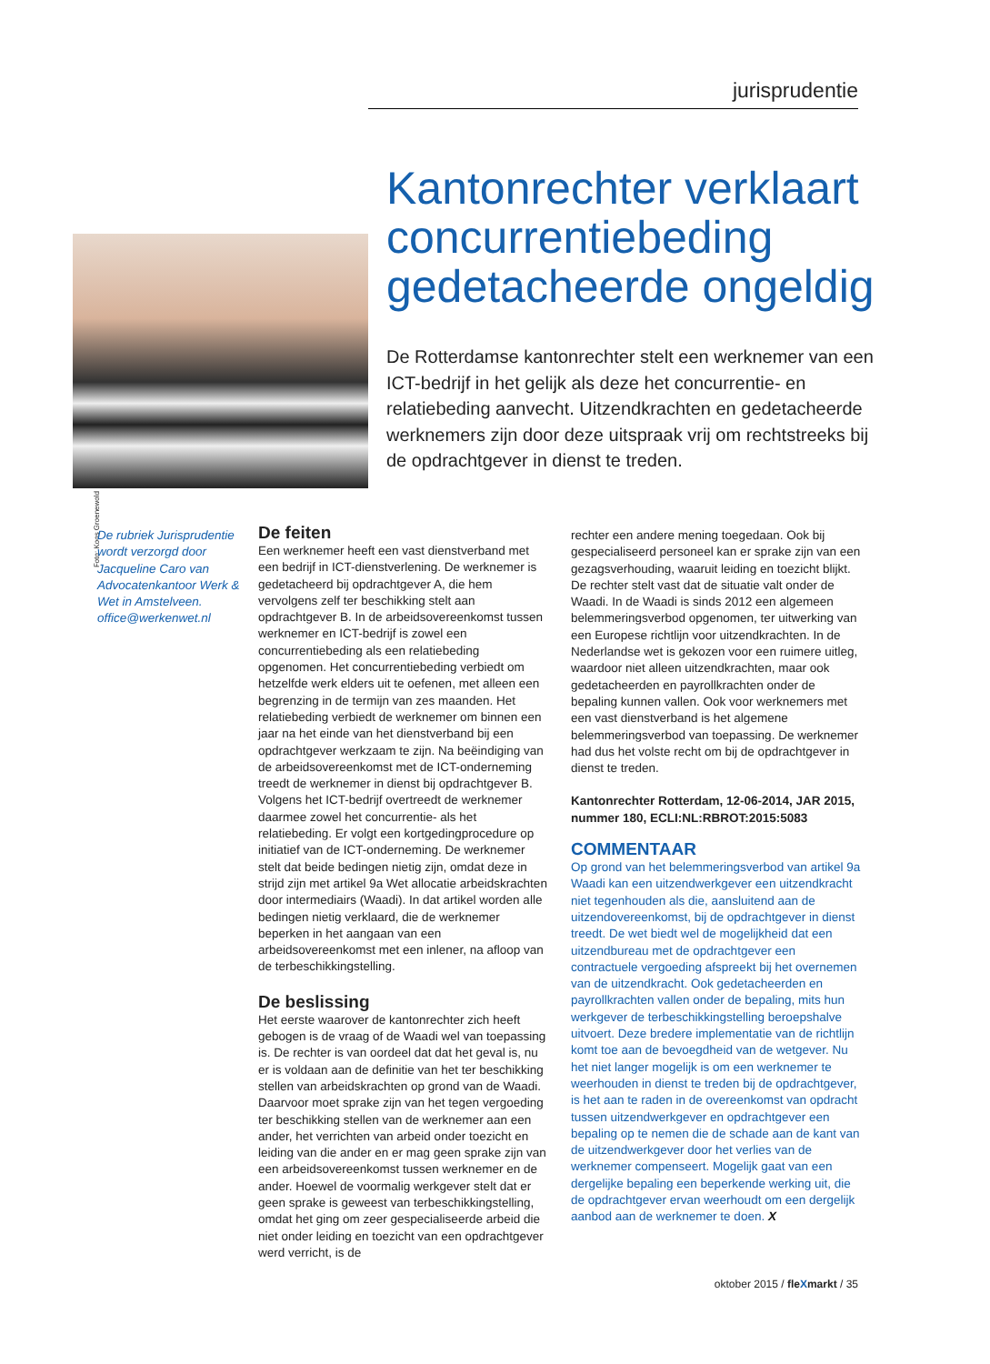jurisprudentie
Foto: Koos Groenewold
Kantonrechter verklaart concurrentiebeding gedetacheerde ongeldig
De Rotterdamse kantonrechter stelt een werknemer van een ICT-bedrijf in het gelijk als deze het concurrentie- en relatiebeding aanvecht. Uitzendkrachten en gedetacheerde werknemers zijn door deze uitspraak vrij om rechtstreeks bij de opdrachtgever in dienst te treden.
De rubriek Jurisprudentie wordt verzorgd door Jacqueline Caro van Advocatenkantoor Werk & Wet in Amstelveen. office@werkenwet.nl
De feiten
Een werknemer heeft een vast dienstverband met een bedrijf in ICT-dienstverlening. De werknemer is gedetacheerd bij opdrachtgever A, die hem vervolgens zelf ter beschikking stelt aan opdrachtgever B. In de arbeidsovereenkomst tussen werknemer en ICT-bedrijf is zowel een concurrentiebeding als een relatiebeding opgenomen. Het concurrentiebeding verbiedt om hetzelfde werk elders uit te oefenen, met alleen een begrenzing in de termijn van zes maanden. Het relatiebeding verbiedt de werknemer om binnen een jaar na het einde van het dienstverband bij een opdrachtgever werkzaam te zijn. Na beëindiging van de arbeidsovereenkomst met de ICT-onderneming treedt de werknemer in dienst bij opdrachtgever B. Volgens het ICT-bedrijf overtreedt de werknemer daarmee zowel het concurrentie- als het relatiebeding. Er volgt een kortgedingprocedure op initiatief van de ICT-onderneming. De werknemer stelt dat beide bedingen nietig zijn, omdat deze in strijd zijn met artikel 9a Wet allocatie arbeidskrachten door intermediairs (Waadi). In dat artikel worden alle bedingen nietig verklaard, die de werknemer beperken in het aangaan van een arbeidsovereenkomst met een inlener, na afloop van de terbeschikkingstelling.
De beslissing
Het eerste waarover de kantonrechter zich heeft gebogen is de vraag of de Waadi wel van toepassing is. De rechter is van oordeel dat dat het geval is, nu er is voldaan aan de definitie van het ter beschikking stellen van arbeidskrachten op grond van de Waadi. Daarvoor moet sprake zijn van het tegen vergoeding ter beschikking stellen van de werknemer aan een ander, het verrichten van arbeid onder toezicht en leiding van die ander en er mag geen sprake zijn van een arbeidsovereenkomst tussen werknemer en de ander. Hoewel de voormalig werkgever stelt dat er geen sprake is geweest van terbeschikkingstelling, omdat het ging om zeer gespecialiseerde arbeid die niet onder leiding en toezicht van een opdrachtgever werd verricht, is de
rechter een andere mening toegedaan. Ook bij gespecialiseerd personeel kan er sprake zijn van een gezagsverhouding, waaruit leiding en toezicht blijkt. De rechter stelt vast dat de situatie valt onder de Waadi. In de Waadi is sinds 2012 een algemeen belemmeringsverbod opgenomen, ter uitwerking van een Europese richtlijn voor uitzendkrachten. In de Nederlandse wet is gekozen voor een ruimere uitleg, waardoor niet alleen uitzendkrachten, maar ook gedetacheerden en payrollkrachten onder de bepaling kunnen vallen. Ook voor werknemers met een vast dienstverband is het algemene belemmeringsverbod van toepassing. De werknemer had dus het volste recht om bij de opdrachtgever in dienst te treden.
Kantonrechter Rotterdam, 12-06-2014, JAR 2015, nummer 180, ECLI:NL:RBROT:2015:5083
COMMENTAAR
Op grond van het belemmeringsverbod van artikel 9a Waadi kan een uitzendwerkgever een uitzendkracht niet tegenhouden als die, aansluitend aan de uitzendovereenkomst, bij de opdrachtgever in dienst treedt. De wet biedt wel de mogelijkheid dat een uitzendbureau met de opdrachtgever een contractuele vergoeding afspreekt bij het overnemen van de uitzendkracht. Ook gedetacheerden en payrollkrachten vallen onder de bepaling, mits hun werkgever de terbeschikkingstelling beroepshalve uitvoert. Deze bredere implementatie van de richtlijn komt toe aan de bevoegdheid van de wetgever. Nu het niet langer mogelijk is om een werknemer te weerhouden in dienst te treden bij de opdrachtgever, is het aan te raden in de overeenkomst van opdracht tussen uitzendwerkgever en opdrachtgever een bepaling op te nemen die de schade aan de kant van de uitzendwerkgever door het verlies van de werknemer compenseert. Mogelijk gaat van een dergelijke bepaling een beperkende werking uit, die de opdrachtgever ervan weerhoudt om een dergelijk aanbod aan de werknemer te doen. X
oktober 2015 / fleXmarkt / 35